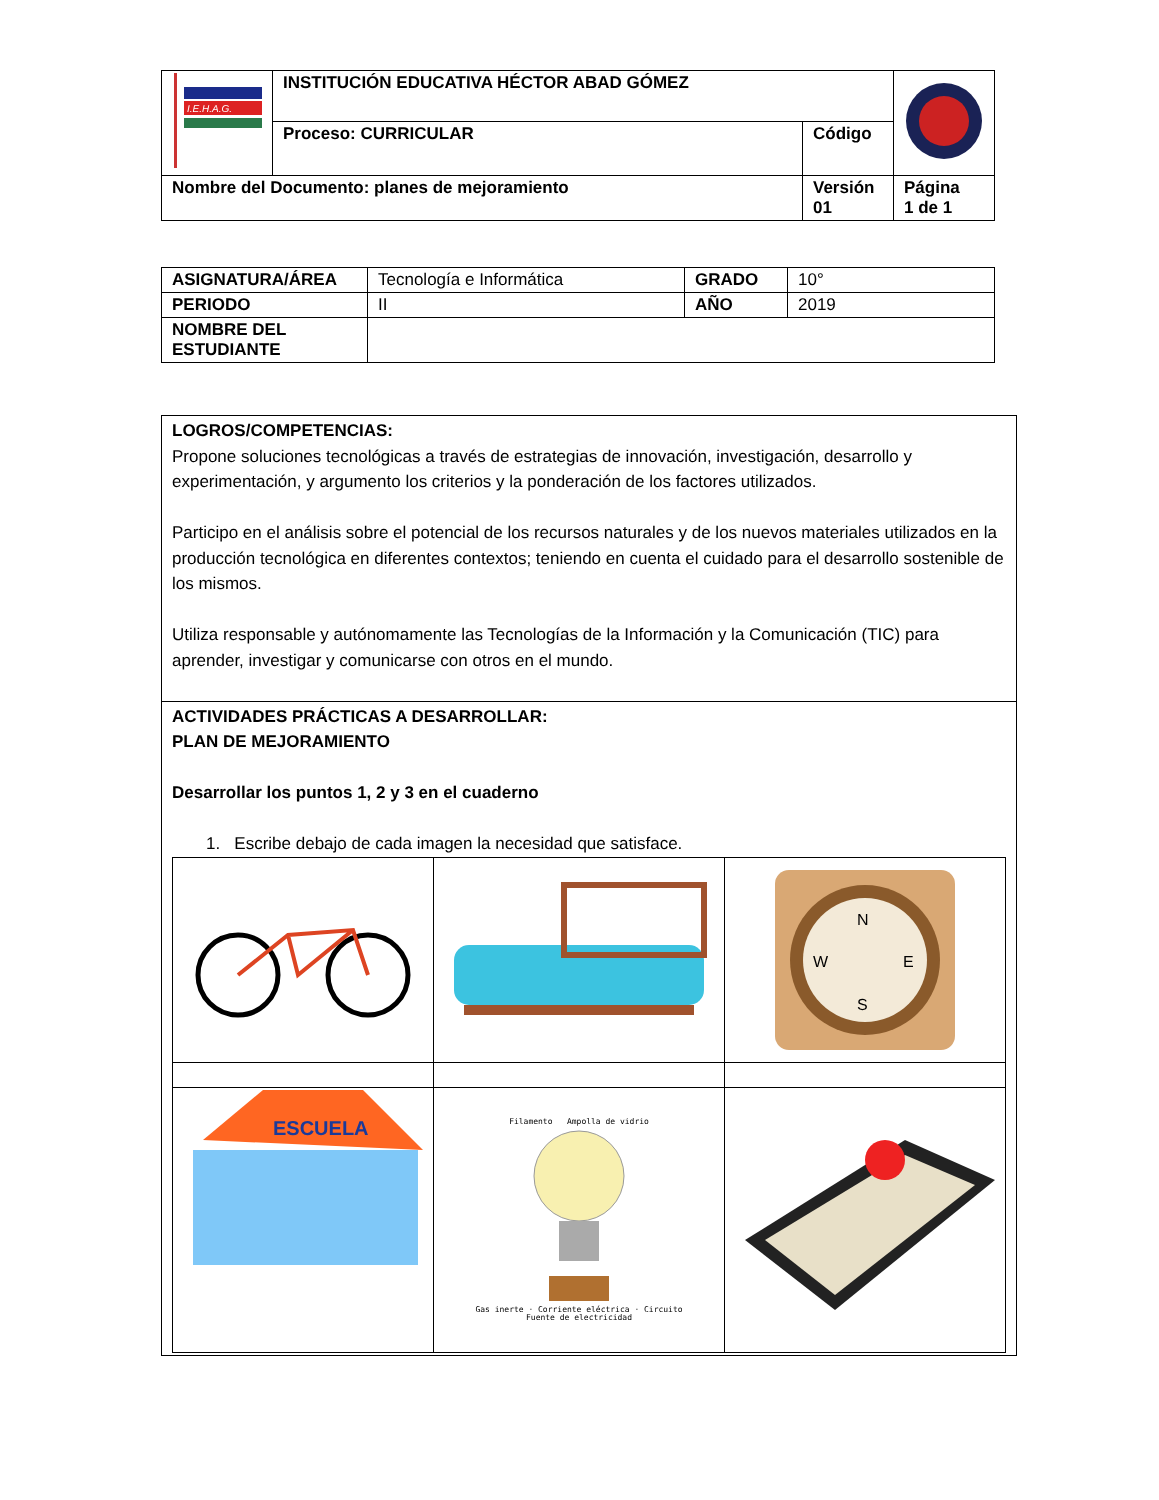| I.E.H.A.G. | INSTITUCIÓN EDUCATIVA HÉCTOR ABAD GÓMEZ | | |
| | Proceso: CURRICULAR | Código | |
| Nombre del Documento: planes de mejoramiento | | Versión 01 | Página 1 de 1 |
| ASIGNATURA/ÁREA | Tecnología e Informática | GRADO | 10° |
| PERIODO | II | AÑO | 2019 |
| NOMBRE DEL ESTUDIANTE | | | |
| LOGROS/COMPETENCIAS: Propone soluciones tecnológicas a través de estrategias de innovación, investigación, desarrollo y experimentación, y argumento los criterios y la ponderación de los factores utilizados. Participo en el análisis sobre el potencial de los recursos naturales y de los nuevos materiales utilizados en la producción tecnológica en diferentes contextos; teniendo en cuenta el cuidado para el desarrollo sostenible de los mismos. Utiliza responsable y autónomamente las Tecnologías de la Información y la Comunicación (TIC) para aprender, investigar y comunicarse con otros en el mundo. |
| ACTIVIDADES PRÁCTICAS A DESARROLLAR: PLAN DE MEJORAMIENTO Desarrollar los puntos 1, 2 y 3 en el cuaderno 1. Escribe debajo de cada imagen la necesidad que satisface. / / / N S W E / / ESCUELA / Filamento Ampolla de vidrio Gas inerte · Corriente eléctrica · Circuito Fuente de electricidad / / |